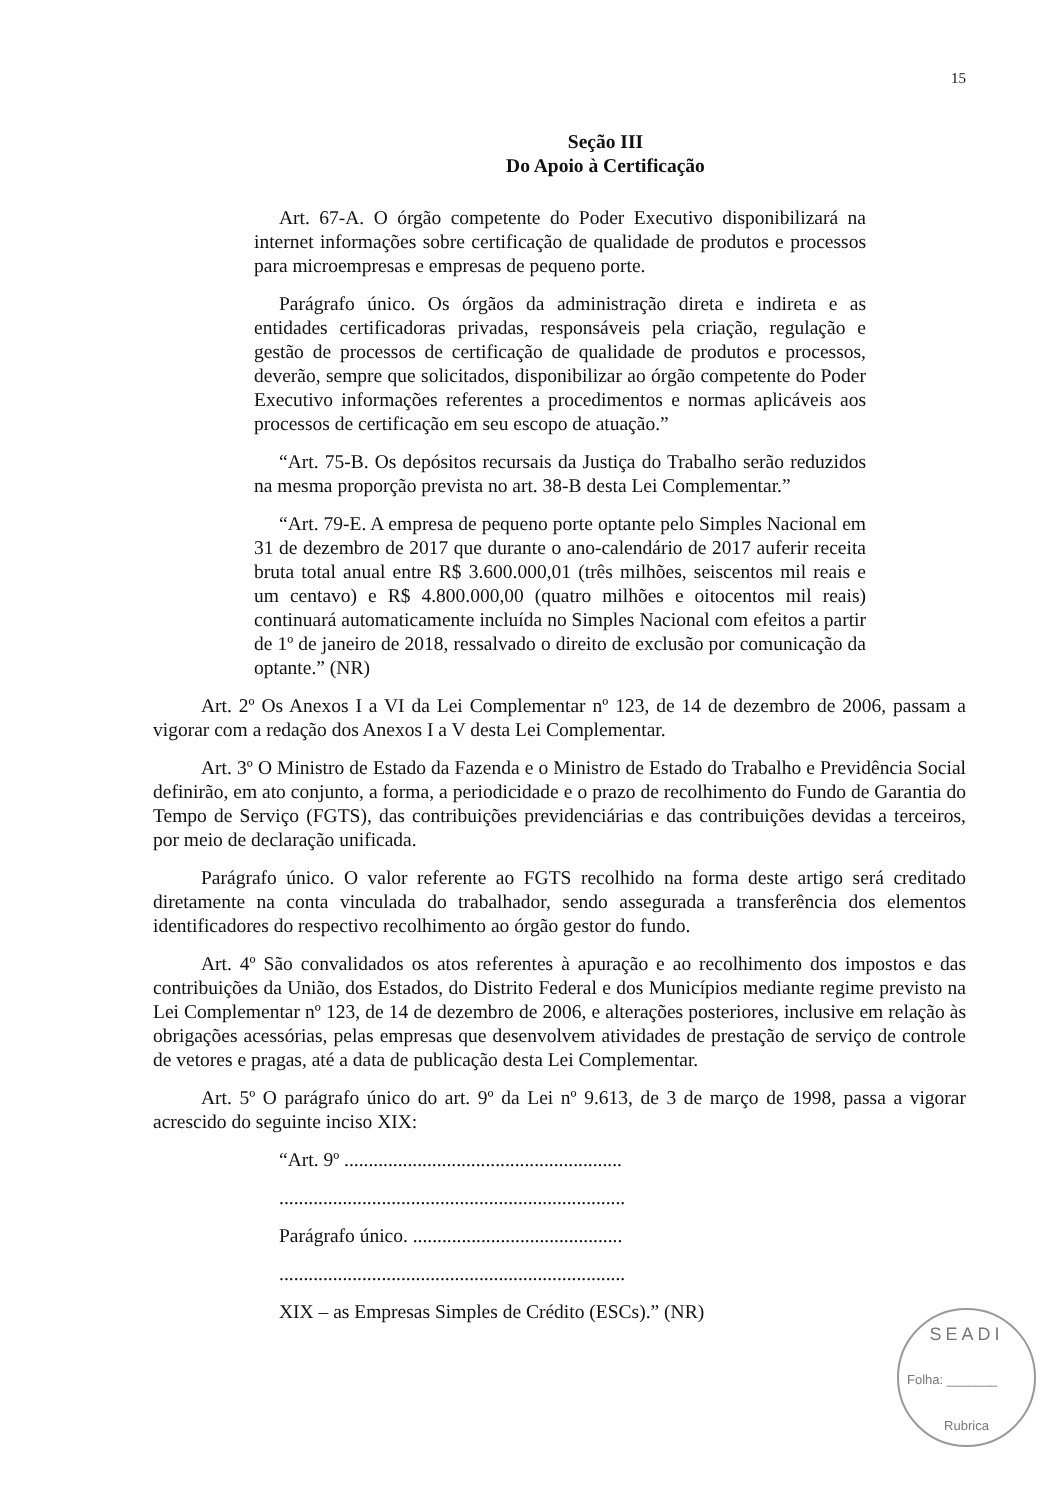15
Seção III
Do Apoio à Certificação
Art. 67-A. O órgão competente do Poder Executivo disponibilizará na internet informações sobre certificação de qualidade de produtos e processos para microempresas e empresas de pequeno porte.
Parágrafo único. Os órgãos da administração direta e indireta e as entidades certificadoras privadas, responsáveis pela criação, regulação e gestão de processos de certificação de qualidade de produtos e processos, deverão, sempre que solicitados, disponibilizar ao órgão competente do Poder Executivo informações referentes a procedimentos e normas aplicáveis aos processos de certificação em seu escopo de atuação.”
“Art. 75-B. Os depósitos recursais da Justiça do Trabalho serão reduzidos na mesma proporção prevista no art. 38-B desta Lei Complementar.”
“Art. 79-E. A empresa de pequeno porte optante pelo Simples Nacional em 31 de dezembro de 2017 que durante o ano-calendário de 2017 auferir receita bruta total anual entre R$ 3.600.000,01 (três milhões, seiscentos mil reais e um centavo) e R$ 4.800.000,00 (quatro milhões e oitocentos mil reais) continuará automaticamente incluída no Simples Nacional com efeitos a partir de 1º de janeiro de 2018, ressalvado o direito de exclusão por comunicação da optante.” (NR)
Art. 2º Os Anexos I a VI da Lei Complementar nº 123, de 14 de dezembro de 2006, passam a vigorar com a redação dos Anexos I a V desta Lei Complementar.
Art. 3º O Ministro de Estado da Fazenda e o Ministro de Estado do Trabalho e Previdência Social definirão, em ato conjunto, a forma, a periodicidade e o prazo de recolhimento do Fundo de Garantia do Tempo de Serviço (FGTS), das contribuições previdenciárias e das contribuições devidas a terceiros, por meio de declaração unificada.
Parágrafo único. O valor referente ao FGTS recolhido na forma deste artigo será creditado diretamente na conta vinculada do trabalhador, sendo assegurada a transferência dos elementos identificadores do respectivo recolhimento ao órgão gestor do fundo.
Art. 4º São convalidados os atos referentes à apuração e ao recolhimento dos impostos e das contribuições da União, dos Estados, do Distrito Federal e dos Municípios mediante regime previsto na Lei Complementar nº 123, de 14 de dezembro de 2006, e alterações posteriores, inclusive em relação às obrigações acessórias, pelas empresas que desenvolvem atividades de prestação de serviço de controle de vetores e pragas, até a data de publicação desta Lei Complementar.
Art. 5º O parágrafo único do art. 9º da Lei nº 9.613, de 3 de março de 1998, passa a vigorar acrescido do seguinte inciso XIX:
“Art. 9º .........................................................
.......................................................................
Parágrafo único. ...........................................
.......................................................................
XIX – as Empresas Simples de Crédito (ESCs).” (NR)
SEADI
Folha: _______
Rubrica